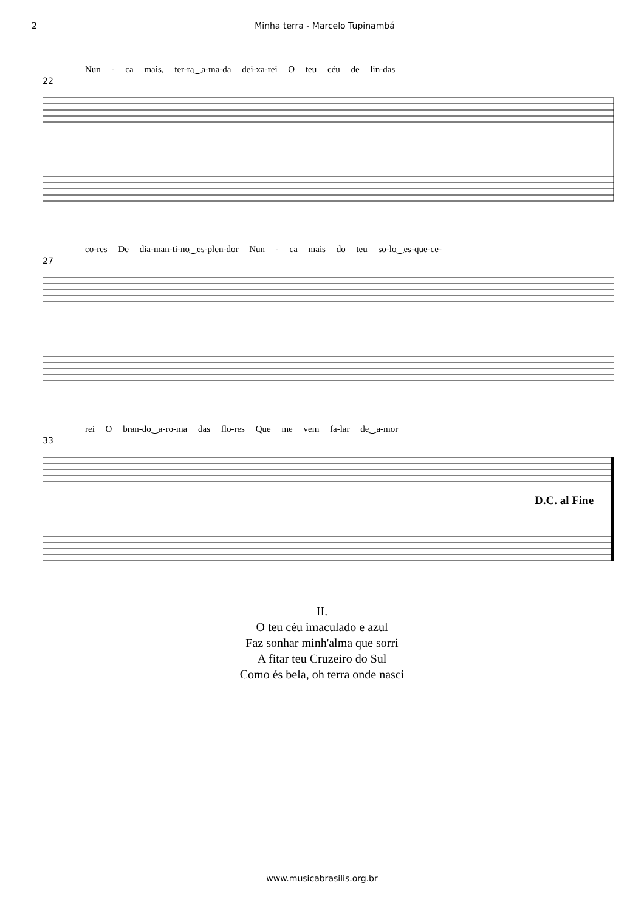2 Minha terra - Marcelo Tupinambá
Nun - ca mais, ter-ra‿a-ma-da dei-xa-rei O teu céu de lin-das
22
co-res De dia-man-ti-no‿es-plen-dor Nun - ca mais do teu so-lo‿es-que-ce-
27
rei O bran-do‿a-ro-ma das flo-res Que me vem fa-lar de‿a-mor
33
D.C. al Fine
II.
O teu céu imaculado e azul
Faz sonhar minh'alma que sorri
A fitar teu Cruzeiro do Sul
Como és bela, oh terra onde nasci
www.musicabrasilis.org.br